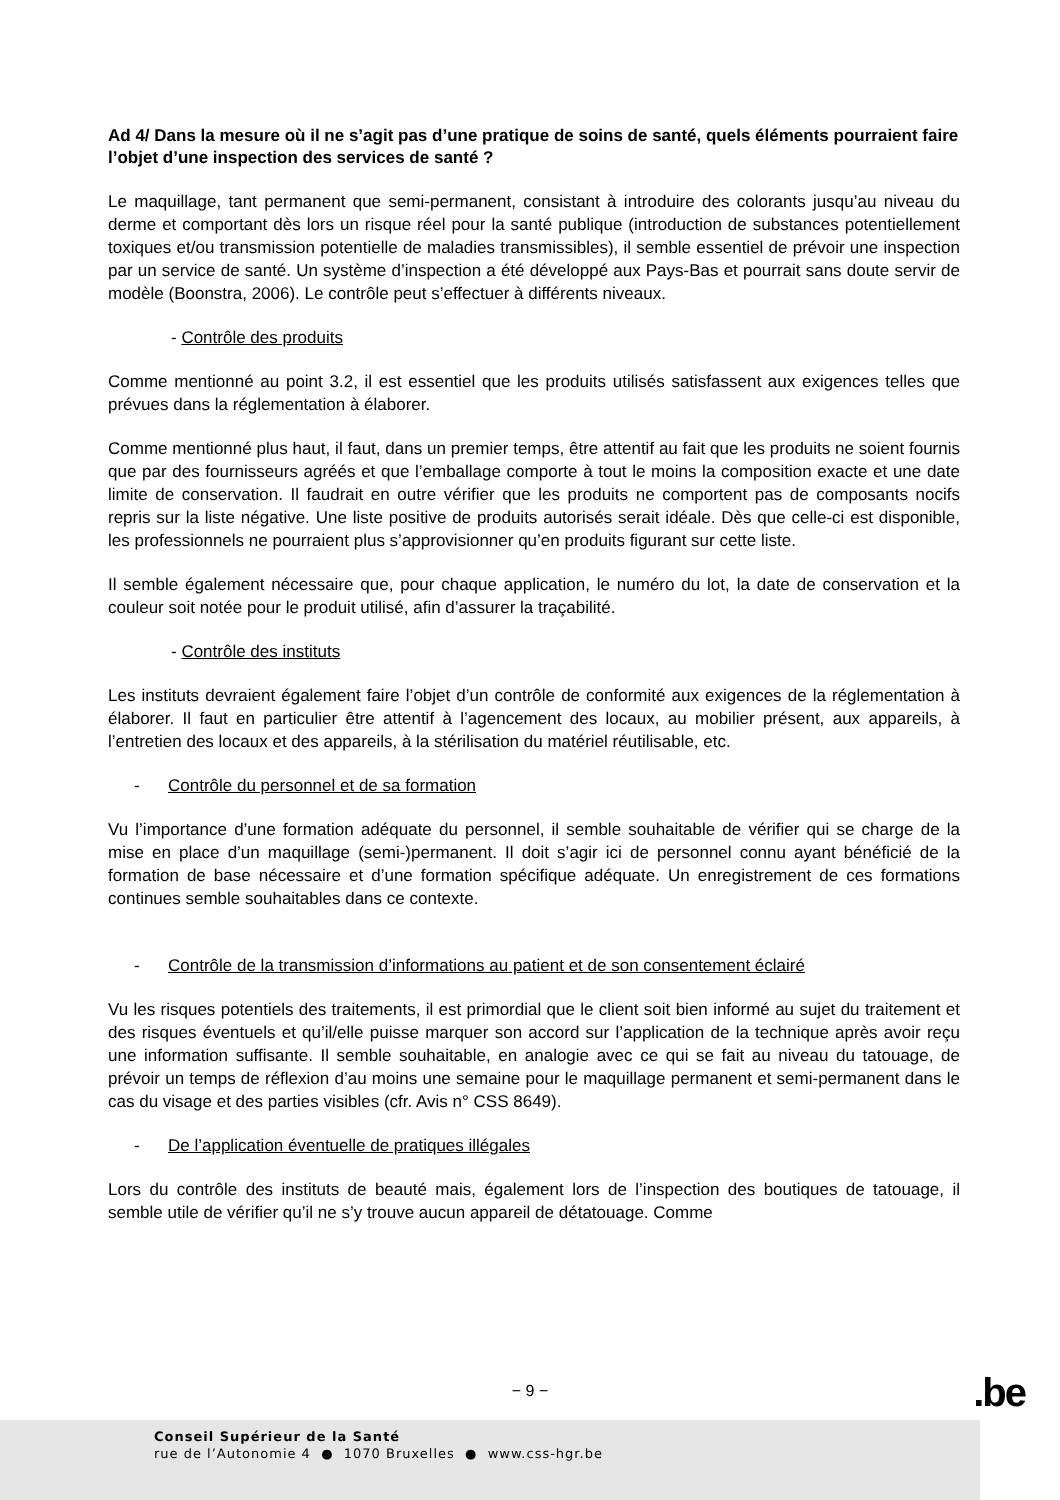Ad 4/ Dans la mesure où il ne s’agit pas d’une pratique de soins de santé, quels éléments pourraient faire l’objet d’une inspection des services de santé ?
Le maquillage, tant permanent que semi-permanent, consistant à introduire des colorants jusqu’au niveau du derme et comportant dès lors un risque réel pour la santé publique (introduction de substances potentiellement toxiques et/ou transmission potentielle de maladies transmissibles), il semble essentiel de prévoir une inspection par un service de santé. Un système d’inspection a été développé aux Pays-Bas et pourrait sans doute servir de modèle (Boonstra, 2006). Le contrôle peut s’effectuer à différents niveaux.
- Contrôle des produits
Comme mentionné au point 3.2, il est essentiel que les produits utilisés satisfassent aux exigences telles que prévues dans la réglementation à élaborer.
Comme mentionné plus haut, il faut, dans un premier temps, être attentif au fait que les produits ne soient fournis que par des fournisseurs agréés et que l’emballage comporte à tout le moins la composition exacte et une date limite de conservation. Il faudrait en outre vérifier que les produits ne comportent pas de composants nocifs repris sur la liste négative. Une liste positive de produits autorisés serait idéale. Dès que celle-ci est disponible, les professionnels ne pourraient plus s’approvisionner qu’en produits figurant sur cette liste.
Il semble également nécessaire que, pour chaque application, le numéro du lot, la date de conservation et la couleur soit notée pour le produit utilisé, afin d’assurer la traçabilité.
- Contrôle des instituts
Les instituts devraient également faire l’objet d’un contrôle de conformité aux exigences de la réglementation à élaborer. Il faut en particulier être attentif à l’agencement des locaux, au mobilier présent, aux appareils, à l’entretien des locaux et des appareils, à la stérilisation du matériel réutilisable, etc.
- Contrôle du personnel et de sa formation
Vu l’importance d’une formation adéquate du personnel, il semble souhaitable de vérifier qui se charge de la mise en place d’un maquillage (semi-)permanent. Il doit s’agir ici de personnel connu ayant bénéficié de la formation de base nécessaire et d’une formation spécifique adéquate. Un enregistrement de ces formations continues semble souhaitables dans ce contexte.
- Contrôle de la transmission d’informations au patient et de son consentement éclairé
Vu les risques potentiels des traitements, il est primordial que le client soit bien informé au sujet du traitement et des risques éventuels et qu’il/elle puisse marquer son accord sur l’application de la technique après avoir reçu une information suffisante. Il semble souhaitable, en analogie avec ce qui se fait au niveau du tatouage, de prévoir un temps de réflexion d’au moins une semaine pour le maquillage permanent et semi-permanent dans le cas du visage et des parties visibles (cfr. Avis n° CSS 8649).
- De l’application éventuelle de pratiques illégales
Lors du contrôle des instituts de beauté mais, également lors de l’inspection des boutiques de tatouage, il semble utile de vérifier qu’il ne s’y trouve aucun appareil de détatouage. Comme
− 9 − .be
Conseil Supérieur de la Santé
rue de l’Autonomie 4 ● 1070 Bruxelles ● www.css-hgr.be